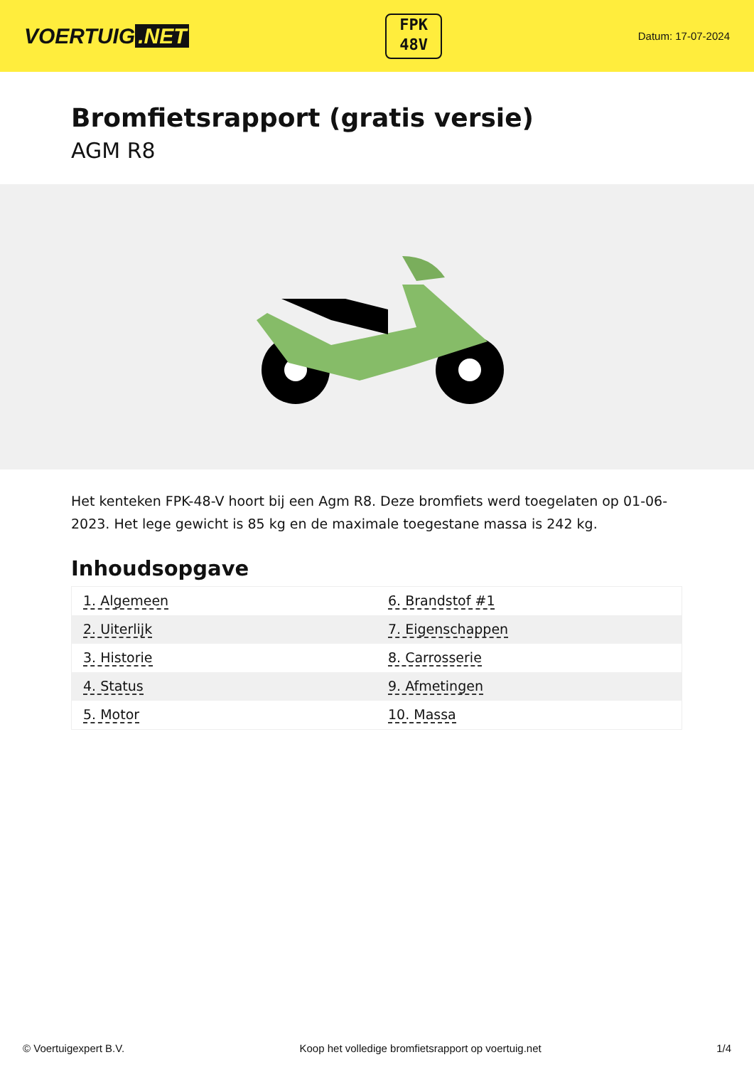VOERTUIG.NET
FPK
48V
Datum: 17-07-2024
Bromfietsrapport (gratis versie)
AGM R8
Het kenteken FPK-48-V hoort bij een Agm R8. Deze bromfiets werd toegelaten op 01-06-2023. Het lege gewicht is 85 kg en de maximale toegestane massa is 242 kg.
Inhoudsopgave
| 1. Algemeen | 6. Brandstof #1 |
| 2. Uiterlijk | 7. Eigenschappen |
| 3. Historie | 8. Carrosserie |
| 4. Status | 9. Afmetingen |
| 5. Motor | 10. Massa |
© Voertuigexpert B.V. Koop het volledige bromfietsrapport op voertuig.net 1/4